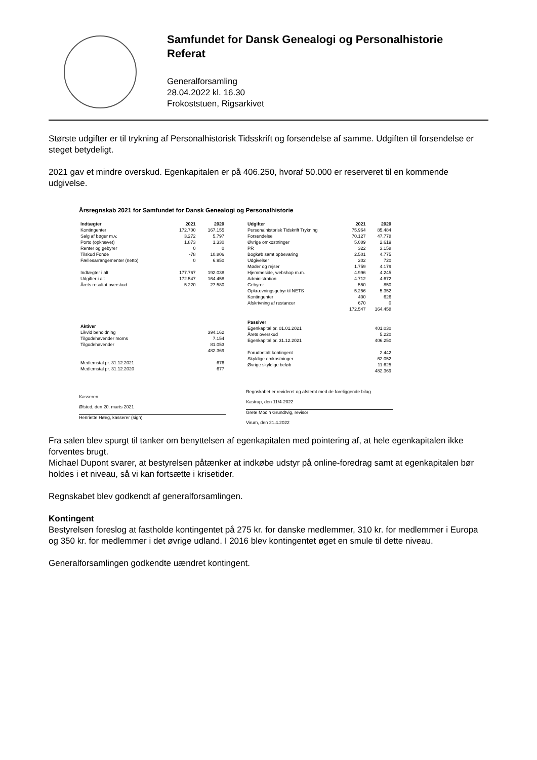Samfundet for Dansk Genealogi og Personalhistorie
Referat
Generalforsamling
28.04.2022 kl. 16.30
Frokoststuen, Rigsarkivet
Største udgifter er til trykning af Personalhistorisk Tidsskrift og forsendelse af samme. Udgiften til forsendelse er steget betydeligt.
2021 gav et mindre overskud. Egenkapitalen er på 406.250, hvoraf 50.000 er reserveret til en kommende udgivelse.
Årsregnskab 2021 for Samfundet for Dansk Genealogi og Personalhistorie
| Indtægter | 2021 | 2020 |
| --- | --- | --- |
| Kontingenter | 172.700 | 167.155 |
| Salg af bøger m.v. | 3.272 | 5.797 |
| Porto (opkrævet) | 1.873 | 1.330 |
| Renter og gebyrer | 0 | 0 |
| Tilskud Fonde | -78 | 10.806 |
| Fællesarrangementer (netto) | 0 | 6.950 |
| Indtægter i alt | 177.767 | 192.038 |
| Udgifter i alt | 172.547 | 164.458 |
| Årets resultat overskud | 5.220 | 27.580 |
| Aktiver | |
| --- | --- |
| Likvid beholdning | 394.162 |
| Tilgodehavender moms | 7.154 |
| Tilgodehavender | 81.053 |
| | 482.369 |
| Medlemstal pr. 31.12.2021 | 676 |
| Medlemstal pr. 31.12.2020 | 677 |
| Udgifter | 2021 | 2020 |
| --- | --- | --- |
| Personalhistorisk Tidskrift Trykning | 75.964 | 85.484 |
| Forsendelse | 70.127 | 47.778 |
| Øvrige omkostninger | 5.089 | 2.619 |
| PR | 322 | 3.158 |
| Bogkøb samt opbevaring | 2.501 | 4.775 |
| Udgivelser | 202 | 720 |
| Møder og rejser | 1.759 | 4.179 |
| Hjemmeside, webshop m.m. | 4.996 | 4.245 |
| Administration | 4.712 | 4.672 |
| Gebyrer | 550 | 850 |
| Opkrævningsgebyr til NETS | 5.256 | 5.352 |
| Kontingenter | 400 | 626 |
| Afskrivning af restancer | 670 | 0 |
| | 172.547 | 164.458 |
| Passiver | |
| --- | --- |
| Egenkapital pr. 01.01.2021 | 401.030 |
| Årets overskud | 5.220 |
| Egenkapital pr. 31.12.2021 | 406.250 |
| Forudbetalt kontingent | 2.442 |
| Skyldige omkostninger | 62.052 |
| Øvrige skyldige beløb | 11.625 |
| | 482.369 |
Kasseren
Ølsted, den 20. marts 2021
Henriette Høeg, kasserer (sign)
Regnskabet er revideret og afstemt med de foreliggende bilag
Kastrup, den 11/4-2022
Grete Modin Grundtvig, revisor
Virum, den 21.4.2022
Fra salen blev spurgt til tanker om benyttelsen af egenkapitalen med pointering af, at hele egenkapitalen ikke forventes brugt.
Michael Dupont svarer, at bestyrelsen påtænker at indkøbe udstyr på online-foredrag samt at egenkapitalen bør holdes i et niveau, så vi kan fortsætte i krisetider.
Regnskabet blev godkendt af generalforsamlingen.
Kontingent
Bestyrelsen foreslog at fastholde kontingentet på 275 kr. for danske medlemmer, 310 kr. for medlemmer i Europa og 350 kr. for medlemmer i det øvrige udland. I 2016 blev kontingentet øget en smule til dette niveau.
Generalforsamlingen godkendte uændret kontingent.